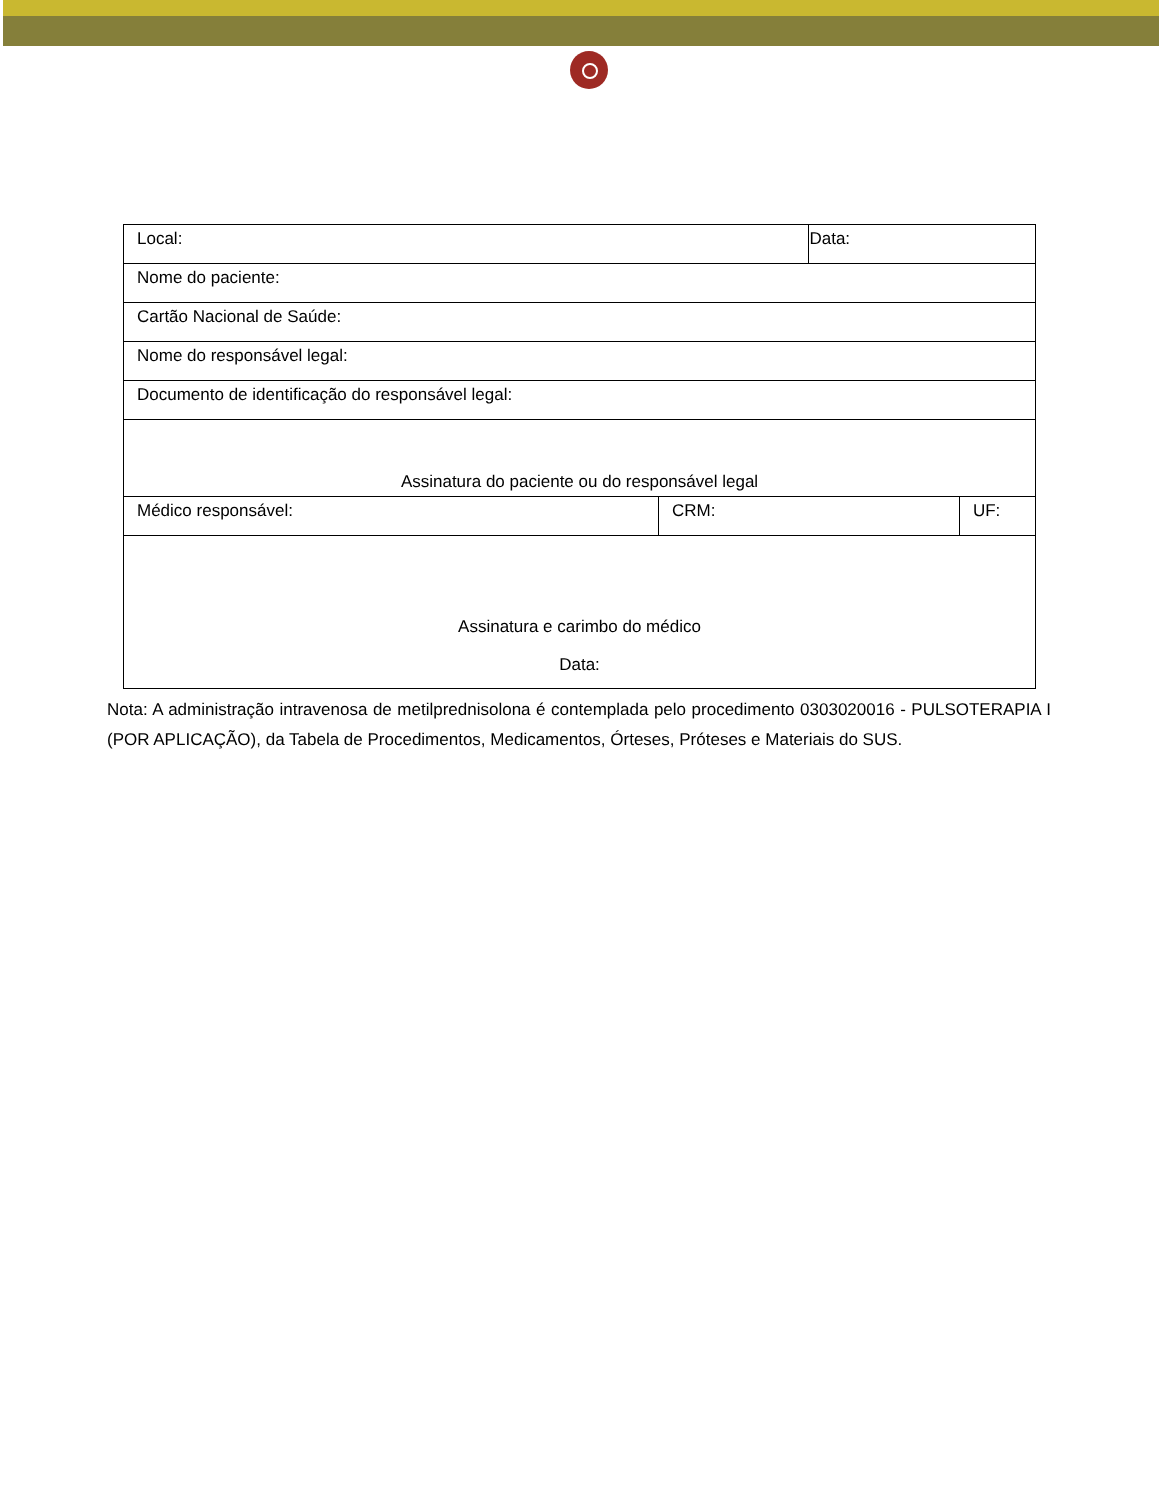| Local: | | Data: | |
| Nome do paciente: | | | |
| Cartão Nacional de Saúde: | | | |
| Nome do responsável legal: | | | |
| Documento de identificação do responsável legal: | | | |
| Assinatura do paciente ou do responsável legal | | | |
| Médico responsável: | CRM: | | UF: |
| Assinatura e carimbo do médico Data: | | | |
Nota: A administração intravenosa de metilprednisolona é contemplada pelo procedimento 0303020016 - PULSOTERAPIA I (POR APLICAÇÃO), da Tabela de Procedimentos, Medicamentos, Órteses, Próteses e Materiais do SUS.